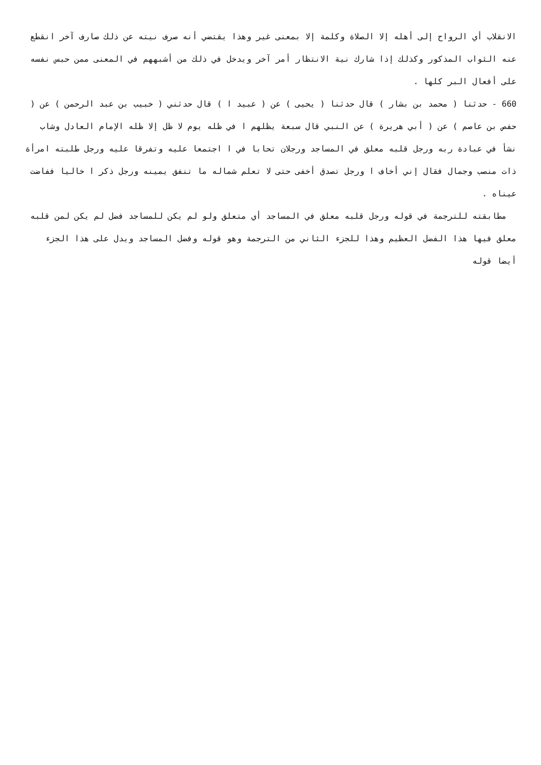الانقلاب أي الرواح إلى أهله إلا الصلاة وكلمة إلا بمعنى غير وهذا يقتضي أنه صرف نيته عن ذلك صارف آخر انقطع عنه الثواب المذكور وكذلك إذا شارك نية الانتظار أمر آخر ويدخل في ذلك من أشبههم في المعنى ممن حبس نفسه على أفعال البر كلها .
660 - حدثنا ( محمد بن بشار ) قال حدثنا ( يحيى ) عن ( عبيد ا ) قال حدثني ( خبيب بن عبد الرحمن ) عن ( حفص بن عاصم ) عن ( أبي هريرة ) عن النبي قال سبعة يظلهم ا في ظله يوم لا ظل إلا ظله الإمام العادل وشاب نشأ في عبادة ربه ورجل قلبه معلق في المساجد ورجلان تحابا في ا اجتمعا عليه وتفرقا عليه ورجل طلبته امرأة ذات منصب وجمال فقال إني أخاف ا ورجل تصدق أخفى حتى لا تعلم شماله ما تنفق يمينه ورجل ذكر ا خاليا ففاضت عيناه .
مطابقته للترجمة في قوله ورجل قلبه معلق في المساجد أي متعلق ولو لم يكن للمساجد فضل لم يكن لمن قلبه معلق فيها هذا الفضل العظيم وهذا للجزء الثاني من الترجمة وهو قوله وفضل المساجد ويدل على هذا الجزء أيضا قوله